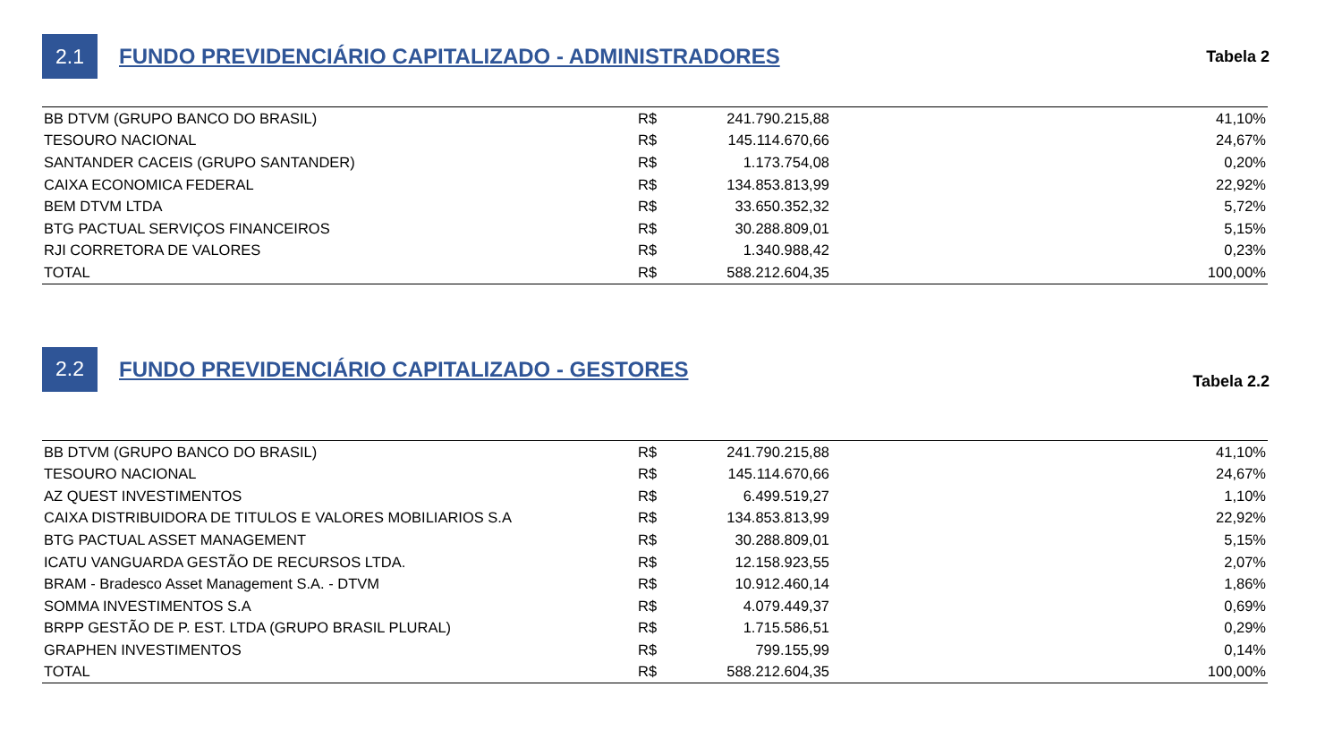2.1
FUNDO PREVIDENCIÁRIO CAPITALIZADO - ADMINISTRADORES
Tabela 2
| BB DTVM (GRUPO BANCO DO BRASIL) | R$ | 241.790.215,88 | 41,10% |
| TESOURO NACIONAL | R$ | 145.114.670,66 | 24,67% |
| SANTANDER CACEIS (GRUPO SANTANDER) | R$ | 1.173.754,08 | 0,20% |
| CAIXA ECONOMICA FEDERAL | R$ | 134.853.813,99 | 22,92% |
| BEM DTVM LTDA | R$ | 33.650.352,32 | 5,72% |
| BTG PACTUAL SERVIÇOS FINANCEIROS | R$ | 30.288.809,01 | 5,15% |
| RJI CORRETORA DE VALORES | R$ | 1.340.988,42 | 0,23% |
| TOTAL | R$ | 588.212.604,35 | 100,00% |
2.2
FUNDO PREVIDENCIÁRIO CAPITALIZADO - GESTORES
Tabela 2.2
| BB DTVM (GRUPO BANCO DO BRASIL) | R$ | 241.790.215,88 | 41,10% |
| TESOURO NACIONAL | R$ | 145.114.670,66 | 24,67% |
| AZ QUEST INVESTIMENTOS | R$ | 6.499.519,27 | 1,10% |
| CAIXA DISTRIBUIDORA DE TITULOS E VALORES MOBILIARIOS S.A | R$ | 134.853.813,99 | 22,92% |
| BTG PACTUAL ASSET MANAGEMENT | R$ | 30.288.809,01 | 5,15% |
| ICATU VANGUARDA GESTÃO DE RECURSOS LTDA. | R$ | 12.158.923,55 | 2,07% |
| BRAM - Bradesco Asset Management S.A. - DTVM | R$ | 10.912.460,14 | 1,86% |
| SOMMA INVESTIMENTOS S.A | R$ | 4.079.449,37 | 0,69% |
| BRPP GESTÃO DE P. EST. LTDA (GRUPO BRASIL PLURAL) | R$ | 1.715.586,51 | 0,29% |
| GRAPHEN INVESTIMENTOS | R$ | 799.155,99 | 0,14% |
| TOTAL | R$ | 588.212.604,35 | 100,00% |